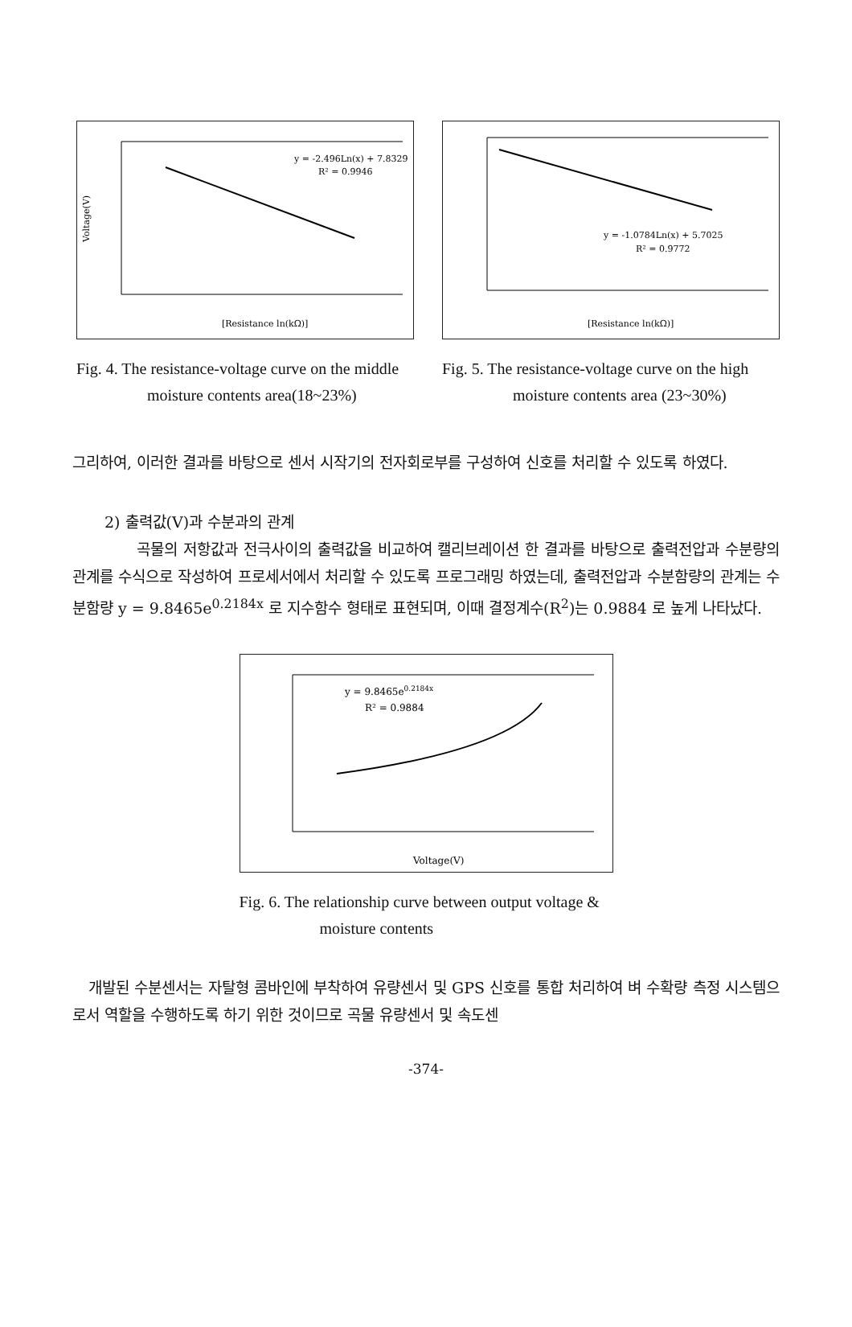y = -2.496Ln(x) + 7.8329
R² = 0.9946
Voltage(V)
[Resistance ln(kΩ)]
Fig. 4. The resistance-voltage curve on the middle moisture contents area(18~23%)
y = -1.0784Ln(x) + 5.7025
R² = 0.9772
[Resistance ln(kΩ)]
Fig. 5. The resistance-voltage curve on the high moisture contents area (23~30%)
그리하여, 이러한 결과를 바탕으로 센서 시작기의 전자회로부를 구성하여 신호를 처리할 수 있도록 하였다.
2) 출력값(V)과 수분과의 관계
곡물의 저항값과 전극사이의 출력값을 비교하여 캘리브레이션 한 결과를 바탕으로 출력전압과 수분량의 관계를 수식으로 작성하여 프로세서에서 처리할 수 있도록 프로그래밍 하였는데, 출력전압과 수분함량의 관계는 수분함량 y = 9.8465e<sup>0.2184x</sup> 로 지수함수 형태로 표현되며, 이때 결정계수(R<sup>2</sup>)는 0.9884 로 높게 나타났다.
y = 9.8465e0.2184x
R² = 0.9884
Voltage(V)
Fig. 6. The relationship curve between output voltage & moisture contents
개발된 수분센서는 자탈형 콤바인에 부착하여 유량센서 및 GPS 신호를 통합 처리하여 벼 수확량 측정 시스템으로서 역할을 수행하도록 하기 위한 것이므로 곡물 유량센서 및 속도센
-374-